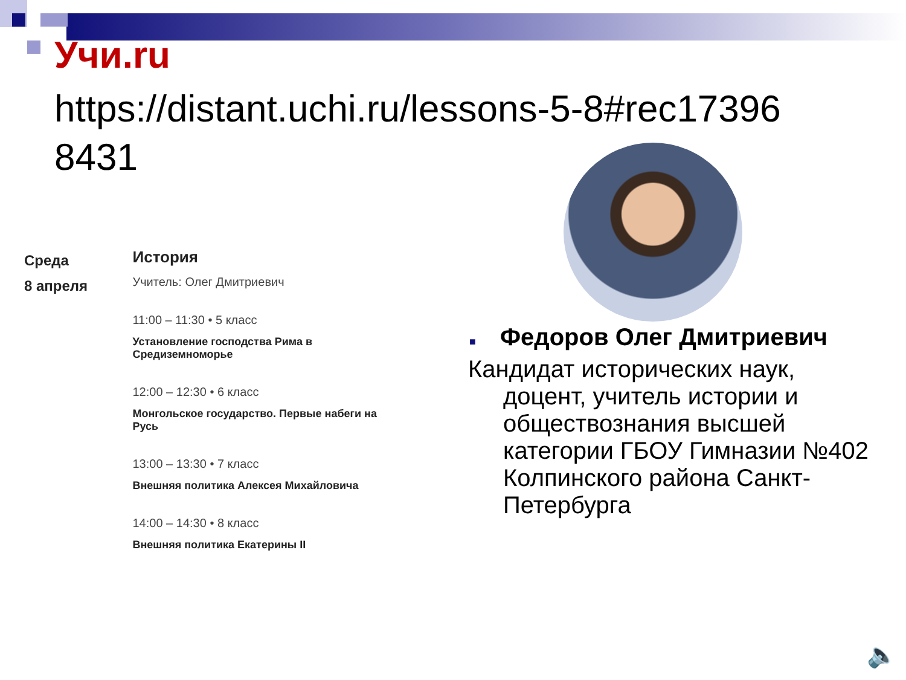Учи.ru
https://distant.uchi.ru/lessons-5-8#rec17396 8431
Среда
8 апреля
История
Учитель: Олег Дмитриевич
11:00 – 11:30 • 5 класс
Установление господства Рима в Средиземноморье
12:00 – 12:30 • 6 класс
Монгольское государство. Первые набеги на Русь
13:00 – 13:30 • 7 класс
Внешняя политика Алексея Михайловича
14:00 – 14:30 • 8 класс
Внешняя политика Екатерины II
■ Федоров Олег Дмитриевич
Кандидат исторических наук,
доцент, учитель истории и обществознания высшей категории ГБОУ Гимназии №402 Колпинского района Санкт-Петербурга
🔈